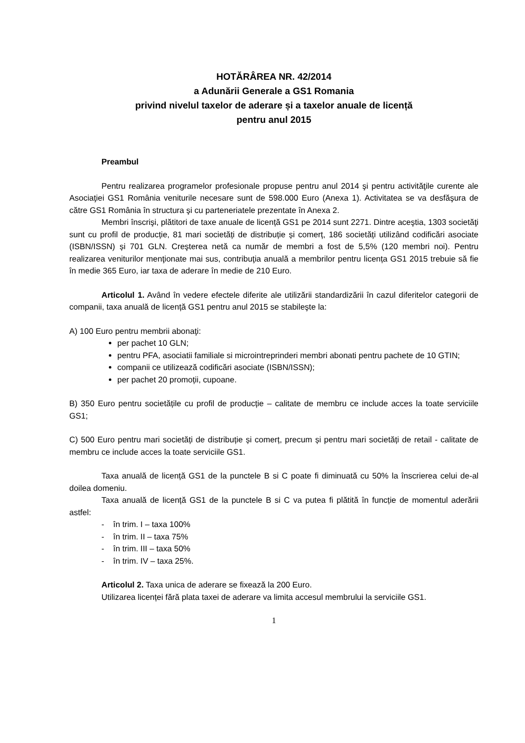HOTĂRÂREA NR. 42/2014
a Adunării Generale a GS1 Romania
privind nivelul taxelor de aderare și a taxelor anuale de licență
pentru anul 2015
Preambul
Pentru realizarea programelor profesionale propuse pentru anul 2014 şi pentru activităţile curente ale Asociaţiei GS1 România veniturile necesare sunt de 598.000 Euro (Anexa 1). Activitatea se va desfăşura de către GS1 România în structura şi cu parteneriatele prezentate în Anexa 2.
Membri înscrişi, plătitori de taxe anuale de licență GS1 pe 2014 sunt 2271. Dintre aceştia, 1303 societăţi sunt cu profil de producție, 81 mari societăți de distribuție și comerț, 186 societăți utilizând codificări asociate (ISBN/ISSN) și 701 GLN. Creşterea netă ca număr de membri a fost de 5,5% (120 membri noi). Pentru realizarea veniturilor menţionate mai sus, contribuţia anuală a membrilor pentru licența GS1 2015 trebuie să fie în medie 365 Euro, iar taxa de aderare în medie de 210 Euro.
Articolul 1. Având în vedere efectele diferite ale utilizării standardizării în cazul diferitelor categorii de companii, taxa anuală de licență GS1 pentru anul 2015 se stabileşte la:
A) 100 Euro pentru membrii abonaţi:
per pachet 10 GLN;
pentru PFA, asociatii familiale si microintreprinderi membri abonati pentru pachete de 10 GTIN;
companii ce utilizează codificări asociate (ISBN/ISSN);
per pachet 20 promoții, cupoane.
B) 350 Euro pentru societățile cu profil de producție – calitate de membru ce include acces la toate serviciile GS1;
C) 500 Euro pentru mari societăți de distribuție și comerț, precum și pentru mari societăți de retail - calitate de membru ce include acces la toate serviciile GS1.
Taxa anuală de licență GS1 de la punctele B si C poate fi diminuată cu 50% la înscrierea celui de-al doilea domeniu.
Taxa anuală de licență GS1 de la punctele B si C va putea fi plătită în funcție de momentul aderării astfel:
- în trim. I – taxa 100%
- în trim. II – taxa 75%
- în trim. III – taxa 50%
- în trim. IV – taxa 25%.
Articolul 2. Taxa unica de aderare se fixează la 200 Euro.
Utilizarea licenței fără plata taxei de aderare va limita accesul membrului la serviciile GS1.
1